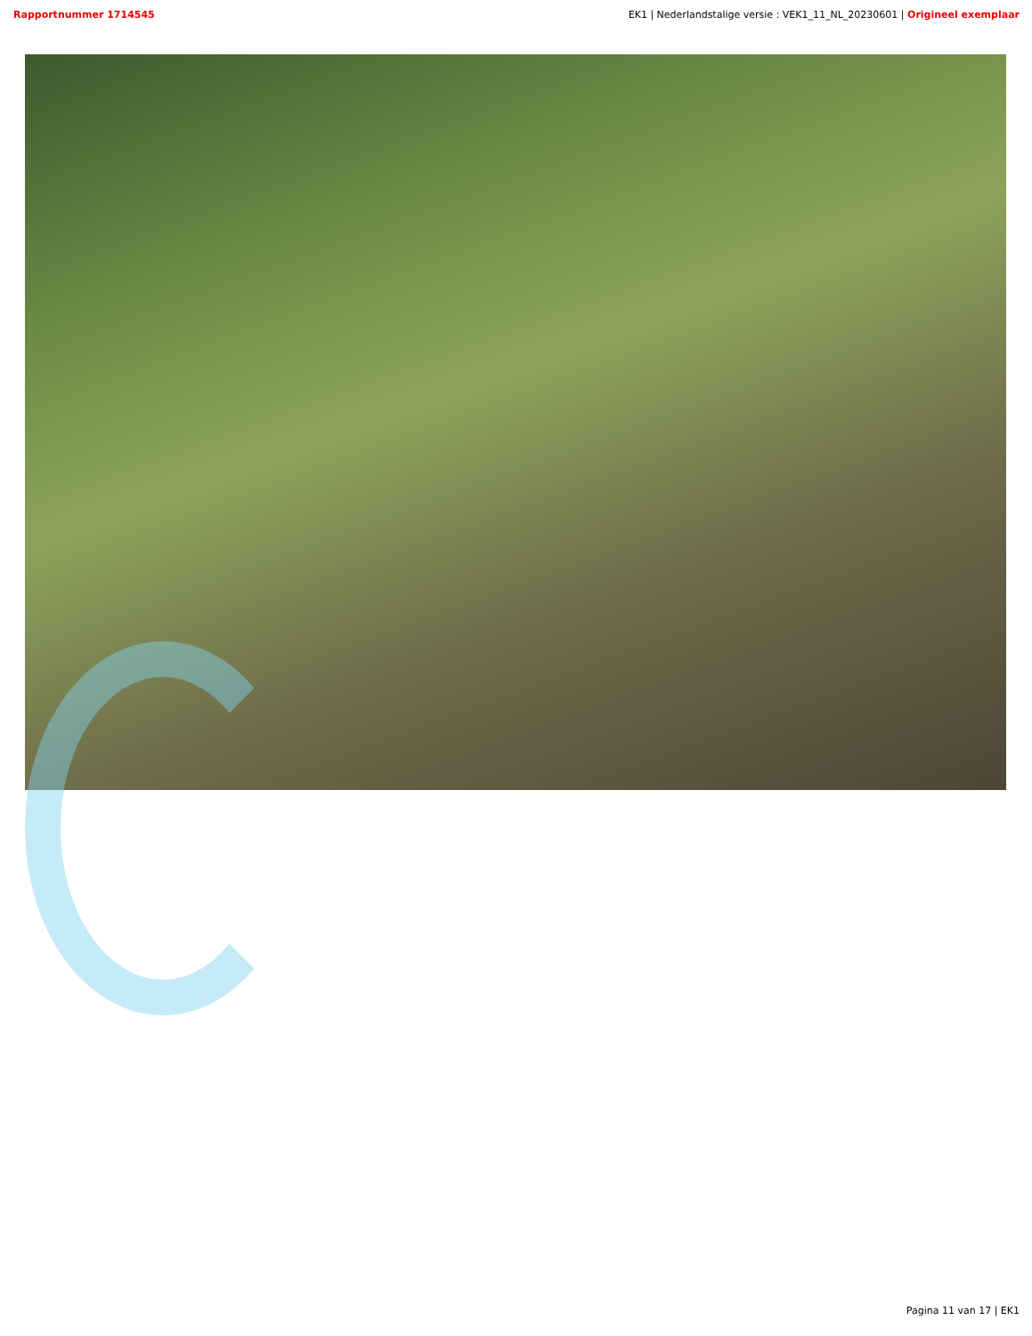Rapportnummer 1714545 EK1 | Nederlandstalige versie : VEK1_11_NL_20230601 | Origineel exemplaar
Pagina 11 van 17 | EK1